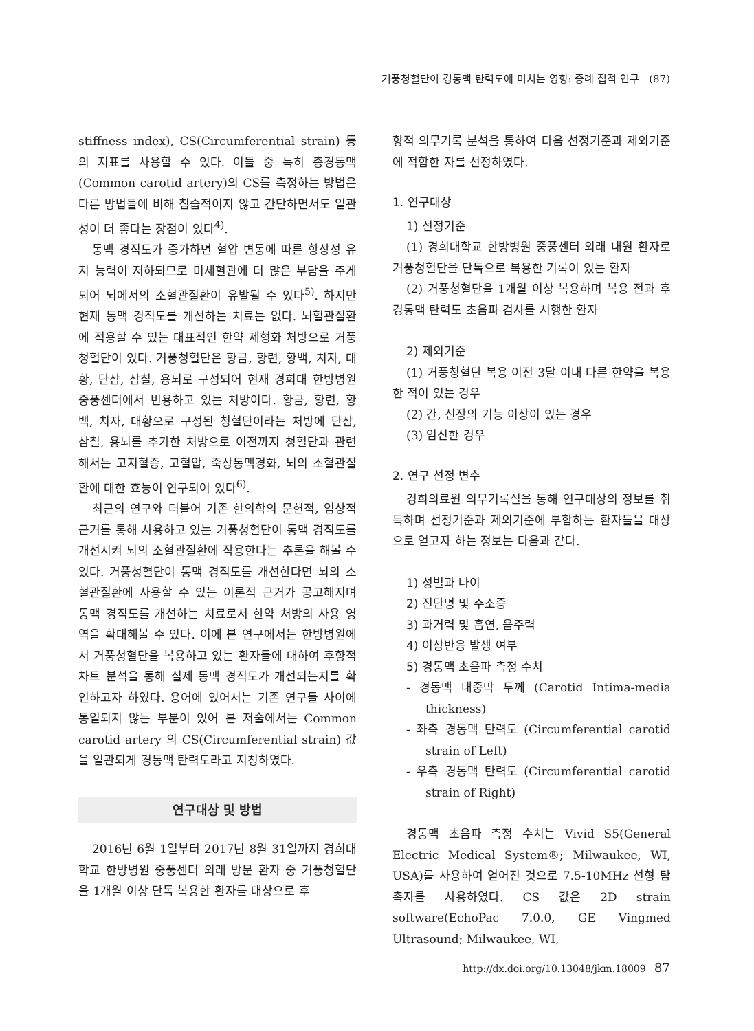거풍청혈단이 경동맥 탄력도에 미치는 영향: 증례 집적 연구 (87)
stiffness index), CS(Circumferential strain) 등의 지표를 사용할 수 있다. 이들 중 특히 총경동맥(Common carotid artery)의 CS를 측정하는 방법은 다른 방법들에 비해 침습적이지 않고 간단하면서도 일관성이 더 좋다는 장점이 있다<sup>4)</sup>.
동맥 경직도가 증가하면 혈압 변동에 따른 항상성 유지 능력이 저하되므로 미세혈관에 더 많은 부담을 주게 되어 뇌에서의 소혈관질환이 유발될 수 있다<sup>5)</sup>. 하지만 현재 동맥 경직도를 개선하는 치료는 없다. 뇌혈관질환에 적용할 수 있는 대표적인 한약 제형화 처방으로 거풍청혈단이 있다. 거풍청혈단은 황금, 황련, 황백, 치자, 대황, 단삼, 삼칠, 용뇌로 구성되어 현재 경희대 한방병원 중풍센터에서 빈용하고 있는 처방이다. 황금, 황련, 황백, 치자, 대황으로 구성된 청혈단이라는 처방에 단삼, 삼칠, 용뇌를 추가한 처방으로 이전까지 청혈단과 관련해서는 고지혈증, 고혈압, 죽상동맥경화, 뇌의 소혈관질환에 대한 효능이 연구되어 있다<sup>6)</sup>.
최근의 연구와 더불어 기존 한의학의 문헌적, 임상적 근거를 통해 사용하고 있는 거풍청혈단이 동맥 경직도를 개선시켜 뇌의 소혈관질환에 작용한다는 추론을 해볼 수 있다. 거풍청혈단이 동맥 경직도를 개선한다면 뇌의 소혈관질환에 사용할 수 있는 이론적 근거가 공고해지며 동맥 경직도를 개선하는 치료로서 한약 처방의 사용 영역을 확대해볼 수 있다. 이에 본 연구에서는 한방병원에서 거풍청혈단을 복용하고 있는 환자들에 대하여 후향적 차트 분석을 통해 실제 동맥 경직도가 개선되는지를 확인하고자 하였다. 용어에 있어서는 기존 연구들 사이에 통일되지 않는 부분이 있어 본 저술에서는 Common carotid artery 의 CS(Circumferential strain) 값을 일관되게 경동맥 탄력도라고 지칭하였다.
연구대상 및 방법
2016년 6월 1일부터 2017년 8월 31일까지 경희대학교 한방병원 중풍센터 외래 방문 환자 중 거풍청혈단을 1개월 이상 단독 복용한 환자를 대상으로 후
향적 의무기록 분석을 통하여 다음 선정기준과 제외기준에 적합한 자를 선정하였다.
1. 연구대상
1) 선정기준
(1) 경희대학교 한방병원 중풍센터 외래 내원 환자로 거풍청혈단을 단독으로 복용한 기록이 있는 환자
(2) 거풍청혈단을 1개월 이상 복용하며 복용 전과 후 경동맥 탄력도 초음파 검사를 시행한 환자
2) 제외기준
(1) 거풍청혈단 복용 이전 3달 이내 다른 한약을 복용한 적이 있는 경우
(2) 간, 신장의 기능 이상이 있는 경우
(3) 임신한 경우
2. 연구 선정 변수
경희의료원 의무기록실을 통해 연구대상의 정보를 취득하며 선정기준과 제외기준에 부합하는 환자들을 대상으로 얻고자 하는 정보는 다음과 같다.
1) 성별과 나이
2) 진단명 및 주소증
3) 과거력 및 흡연, 음주력
4) 이상반응 발생 여부
5) 경동맥 초음파 측정 수치
- 경동맥 내중막 두께 (Carotid Intima-media thickness)
- 좌측 경동맥 탄력도 (Circumferential carotid strain of Left)
- 우측 경동맥 탄력도 (Circumferential carotid strain of Right)
경동맥 초음파 측정 수치는 Vivid S5(General Electric Medical System®; Milwaukee, WI, USA)를 사용하여 얻어진 것으로 7.5-10MHz 선형 탐촉자를 사용하였다. CS 값은 2D strain software(EchoPac 7.0.0, GE Vingmed Ultrasound; Milwaukee, WI,
http://dx.doi.org/10.13048/jkm.18009 87